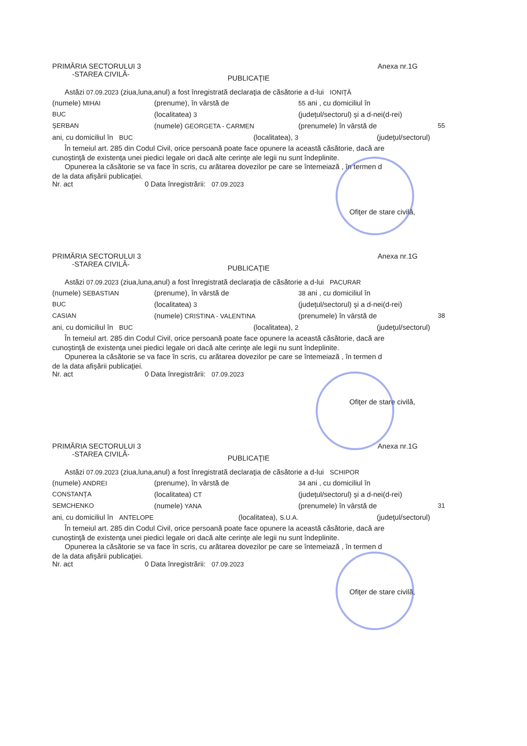PRIMĂRIA SECTORULUI 3 Anexa nr.1G
-STAREA CIVILĂ-
PUBLICAŢIE
Astăzi 07.09.2023 (ziua,luna,anul) a fost înregistrată declaraţia de căsătorie a d-lui IONIŢĂ
(numele) MIHAI
(prenume), în vârstă de
55 ani , cu domiciliul în
BUC
(localitatea) 3
(judeţul/sectorul) şi a d-nei(d-rei)
ŞERBAN
(numele) GEORGETA - CARMEN
(prenumele) în vârstă de
55
ani, cu domiciliul în BUC
(localitatea), 3
(judeţul/sectorul)
În temeiul art. 285 din Codul Civil, orice persoană poate face opunere la această căsătorie, dacă are
cunoştinţă de existenţa unei piedici legale ori dacă alte cerinţe ale legii nu sunt îndeplinite.
Opunerea la căsătorie se va face în scris, cu arătarea dovezilor pe care se întemeiază , în termen d
de la data afişării publicaţiei.
Nr. act 0 Data înregistrării: 07.09.2023
Ofiţer de stare civilă,
PRIMĂRIA SECTORULUI 3 Anexa nr.1G
-STAREA CIVILĂ-
PUBLICAŢIE
Astăzi 07.09.2023 (ziua,luna,anul) a fost înregistrată declaraţia de căsătorie a d-lui PACURAR
(numele) SEBASTIAN
(prenume), în vârstă de
38 ani , cu domiciliul în
BUC
(localitatea) 3
(judeţul/sectorul) şi a d-nei(d-rei)
CASIAN
(numele) CRISTINA - VALENTINA
(prenumele) în vârstă de
38
ani, cu domiciliul în BUC
(localitatea), 2
(judeţul/sectorul)
În temeiul art. 285 din Codul Civil, orice persoană poate face opunere la această căsătorie, dacă are
cunoştinţă de existenţa unei piedici legale ori dacă alte cerinţe ale legii nu sunt îndeplinite.
Opunerea la căsătorie se va face în scris, cu arătarea dovezilor pe care se întemeiază , în termen d
de la data afişării publicaţiei.
Nr. act 0 Data înregistrării: 07.09.2023
Ofiţer de stare civilă,
PRIMĂRIA SECTORULUI 3 Anexa nr.1G
-STAREA CIVILĂ-
PUBLICAŢIE
Astăzi 07.09.2023 (ziua,luna,anul) a fost înregistrată declaraţia de căsătorie a d-lui SCHIPOR
(numele) ANDREI
(prenume), în vârstă de
34 ani , cu domiciliul în
CONSTANŢA
(localitatea) CT
(judeţul/sectorul) şi a d-nei(d-rei)
SEMCHENKO
(numele) YANA
(prenumele) în vârstă de
31
ani, cu domiciliul în ANTELOPE
(localitatea), S.U.A.
(judeţul/sectorul)
În temeiul art. 285 din Codul Civil, orice persoană poate face opunere la această căsătorie, dacă are
cunoştinţă de existenţa unei piedici legale ori dacă alte cerinţe ale legii nu sunt îndeplinite.
Opunerea la căsătorie se va face în scris, cu arătarea dovezilor pe care se întemeiază , în termen d
de la data afişării publicaţiei.
Nr. act 0 Data înregistrării: 07.09.2023
Ofiţer de stare civilă,